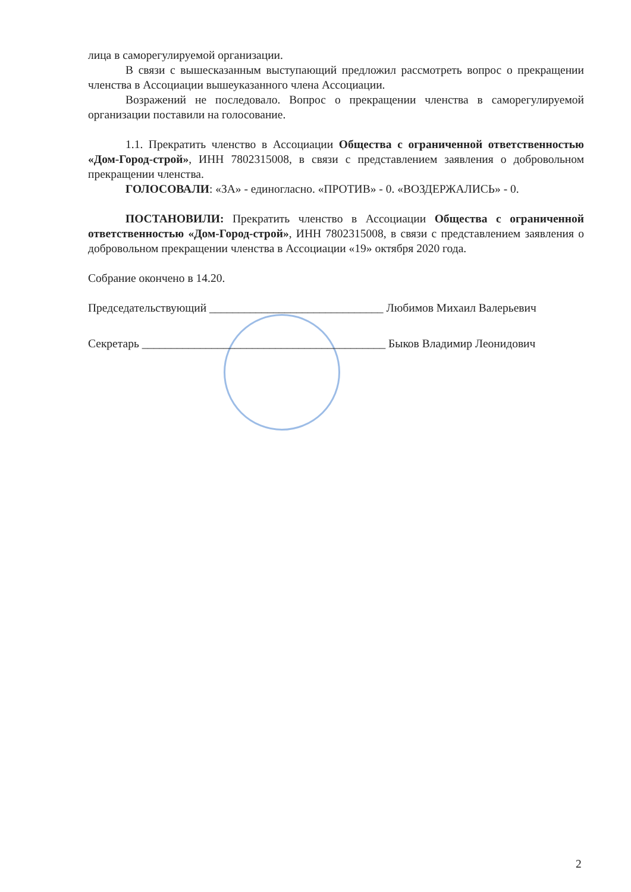лица в саморегулируемой организации.
В связи с вышесказанным выступающий предложил рассмотреть вопрос о прекращении членства в Ассоциации вышеуказанного члена Ассоциации.
Возражений не последовало. Вопрос о прекращении членства в саморегулируемой организации поставили на голосование.
1.1. Прекратить членство в Ассоциации Общества с ограниченной ответственностью «Дом-Город-строй», ИНН 7802315008, в связи с представлением заявления о добровольном прекращении членства.
ГОЛОСОВАЛИ: «ЗА» - единогласно. «ПРОТИВ» - 0. «ВОЗДЕРЖАЛИСЬ» - 0.
ПОСТАНОВИЛИ: Прекратить членство в Ассоциации Общества с ограниченной ответственностью «Дом-Город-строй», ИНН 7802315008, в связи с представлением заявления о добровольном прекращении членства в Ассоциации «19» октября 2020 года.
Собрание окончено в 14.20.
Председательствующий ______________________________ Любимов Михаил Валерьевич
Секретарь __________________________________________ Быков Владимир Леонидович
2